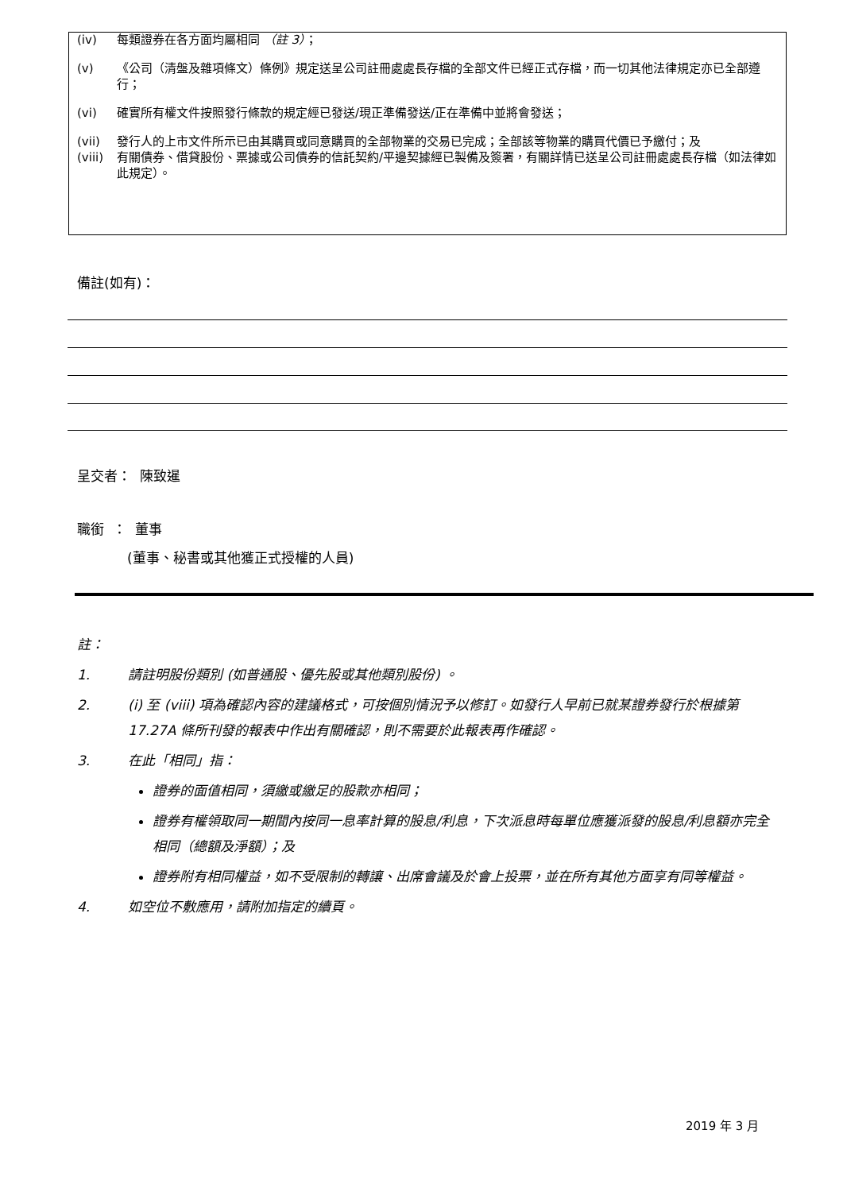(iv) 每類證券在各方面均屬相同 （註 3）；
(v) 《公司（清盤及雜項條文）條例》規定送呈公司註冊處處長存檔的全部文件已經正式存檔，而一切其他法律規定亦已全部遵行；
(vi) 確實所有權文件按照發行條款的規定經已發送/現正準備發送/正在準備中並將會發送；
(vii) 發行人的上市文件所示已由其購買或同意購買的全部物業的交易已完成；全部該等物業的購買代價已予繳付；及
(viii) 有關債券、借貸股份、票據或公司債券的信託契約/平邊契據經已製備及簽署，有關詳情已送呈公司註冊處處長存檔（如法律如此規定）。
備註(如有)：
呈交者： 陳致暹
職銜 ： 董事
(董事、秘書或其他獲正式授權的人員)
註：
1. 請註明股份類別 (如普通股、優先股或其他類別股份) 。
2. (i) 至 (viii) 項為確認內容的建議格式，可按個別情況予以修訂。如發行人早前已就某證券發行於根據第 17.27A 條所刊發的報表中作出有關確認，則不需要於此報表再作確認。
3. 在此「相同」指：
證券的面值相同，須繳或繳足的股款亦相同；
證券有權領取同一期間內按同一息率計算的股息/利息，下次派息時每單位應獲派發的股息/利息額亦完全相同（總額及淨額）；及
證券附有相同權益，如不受限制的轉讓、出席會議及於會上投票，並在所有其他方面享有同等權益。
4. 如空位不敷應用，請附加指定的續頁。
2019 年 3 月